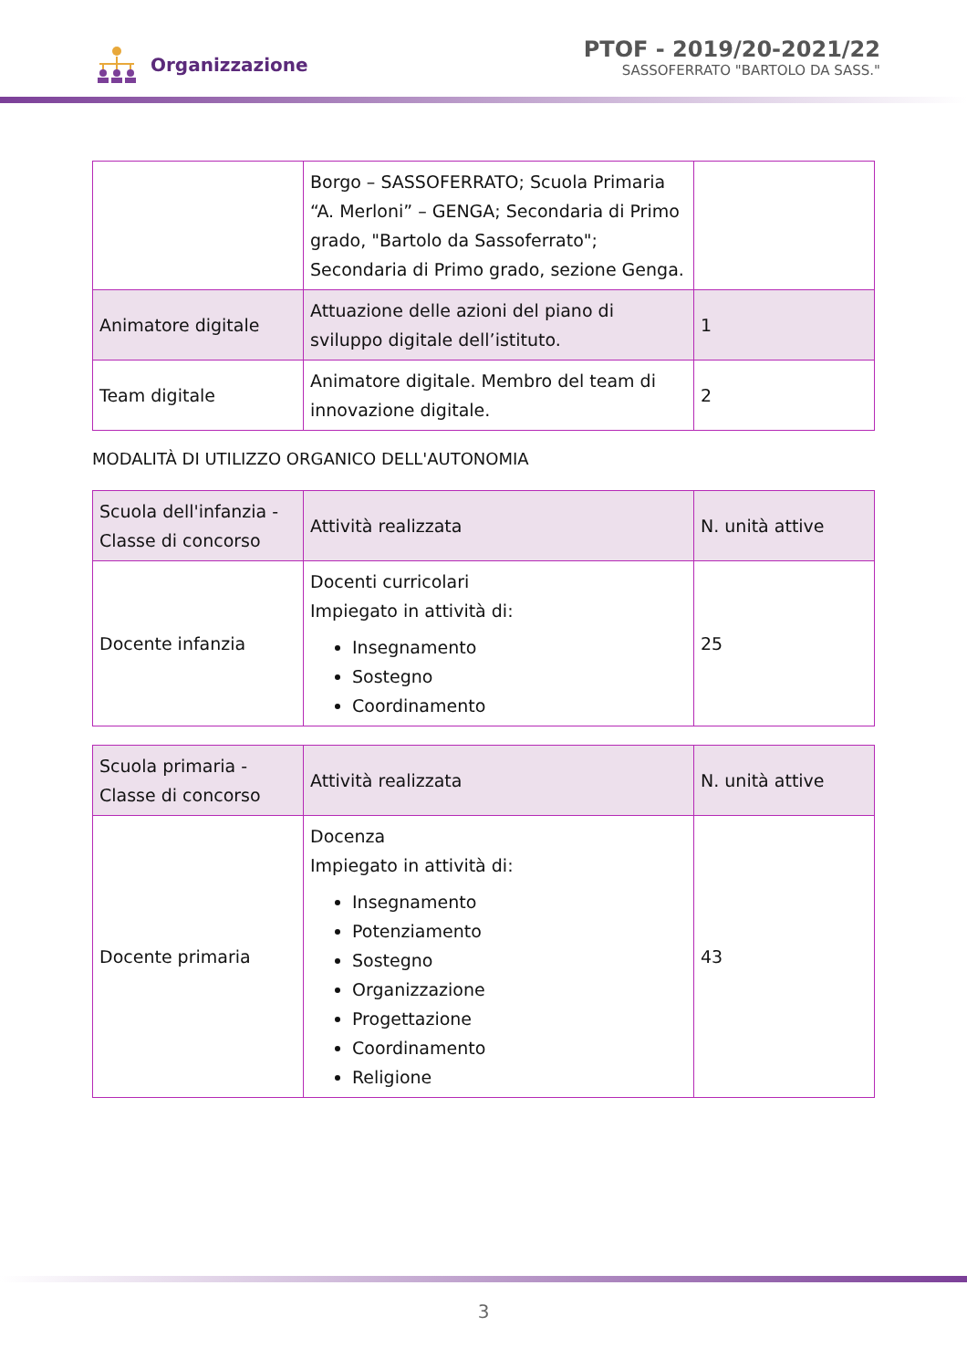Organizzazione
PTOF - 2019/20-2021/22
SASSOFERRATO "BARTOLO DA SASS."
| | Borgo – SASSOFERRATO; Scuola Primaria “A. Merloni” – GENGA; Secondaria di Primo grado, "Bartolo da Sassoferrato"; Secondaria di Primo grado, sezione Genga. | |
| Animatore digitale | Attuazione delle azioni del piano di sviluppo digitale dell’istituto. | 1 |
| Team digitale | Animatore digitale. Membro del team di innovazione digitale. | 2 |
MODALITÀ DI UTILIZZO ORGANICO DELL'AUTONOMIA
| Scuola dell'infanzia - Classe di concorso | Attività realizzata | N. unità attive |
| --- | --- | --- |
| Docente infanzia | Docenti curricolari Impiegato in attività di: Insegnamento Sostegno Coordinamento | 25 |
| Scuola primaria - Classe di concorso | Attività realizzata | N. unità attive |
| --- | --- | --- |
| Docente primaria | Docenza Impiegato in attività di: Insegnamento Potenziamento Sostegno Organizzazione Progettazione Coordinamento Religione | 43 |
3